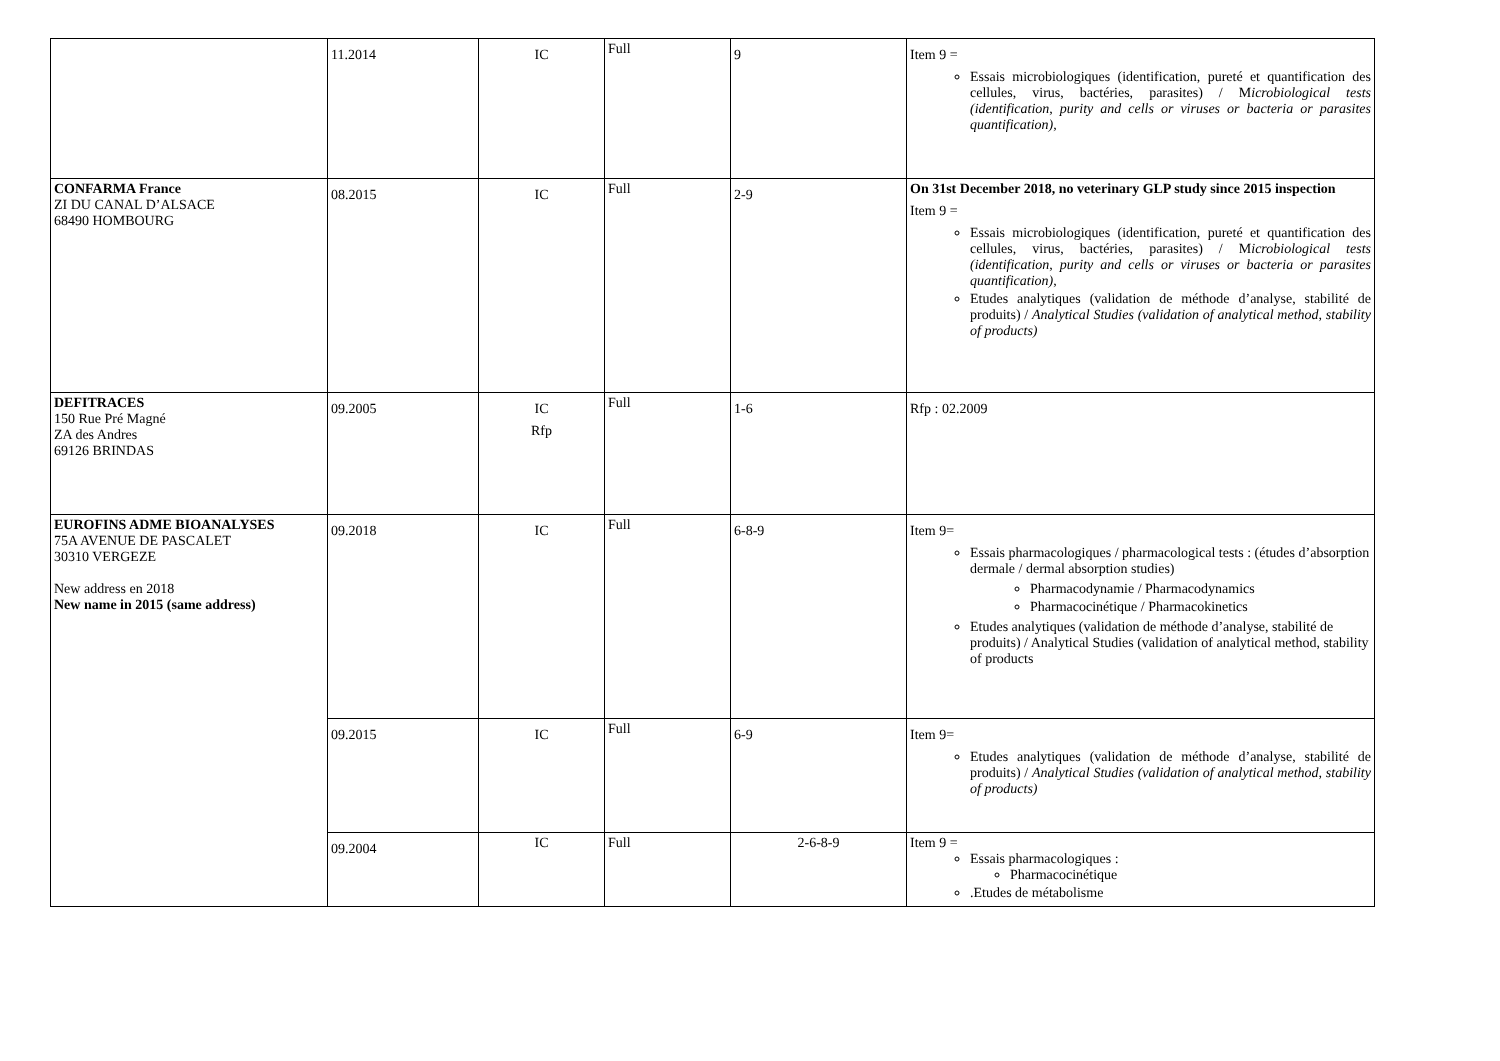| | 11.2014 | IC | Full | 9 | Item 9 = Essais microbiologiques (identification, pureté et quantification des cellules, virus, bactéries, parasites) / M icrobiological tests (identification, purity and cells or viruses or bacteria or parasites quantification), |
| CONFARMA France ZI DU CANAL D’ALSACE 68490 HOMBOURG | 08.2015 | IC | Full | 2-9 | On 31st December 2018, no veterinary GLP study since 2015 inspection Item 9 = Essais microbiologiques (identification, pureté et quantification des cellules, virus, bactéries, parasites) / M icrobiological tests (identification, purity and cells or viruses or bacteria or parasites quantification), Etudes analytiques (validation de méthode d’analyse, stabilité de produits) / Analytical Studies (validation of analytical method, stability of products) |
| DEFITRACES 150 Rue Pré Magné ZA des Andres 69126 BRINDAS | 09.2005 | IC Rfp | Full | 1-6 | Rfp : 02.2009 |
| EUROFINS ADME BIOANALYSES 75A AVENUE DE PASCALET 30310 VERGEZE New address en 2018 New name in 2015 (same address) | 09.2018 | IC | Full | 6-8-9 | Item 9= Essais pharmacologiques / pharmacological tests : (études d’absorption dermale / dermal absorption studies) Pharmacodynamie / Pharmacodynamics Pharmacocinétique / Pharmacokinetics Etudes analytiques (validation de méthode d’analyse, stabilité de produits) / Analytical Studies (validation of analytical method, stability of products |
| | 09.2015 | IC | Full | 6-9 | Item 9= Etudes analytiques (validation de méthode d’analyse, stabilité de produits) / Analytical Studies (validation of analytical method, stability of products) |
| | 09.2004 | IC | Full | 2-6-8-9 | Item 9 = Essais pharmacologiques : Pharmacocinétique .Etudes de métabolisme |